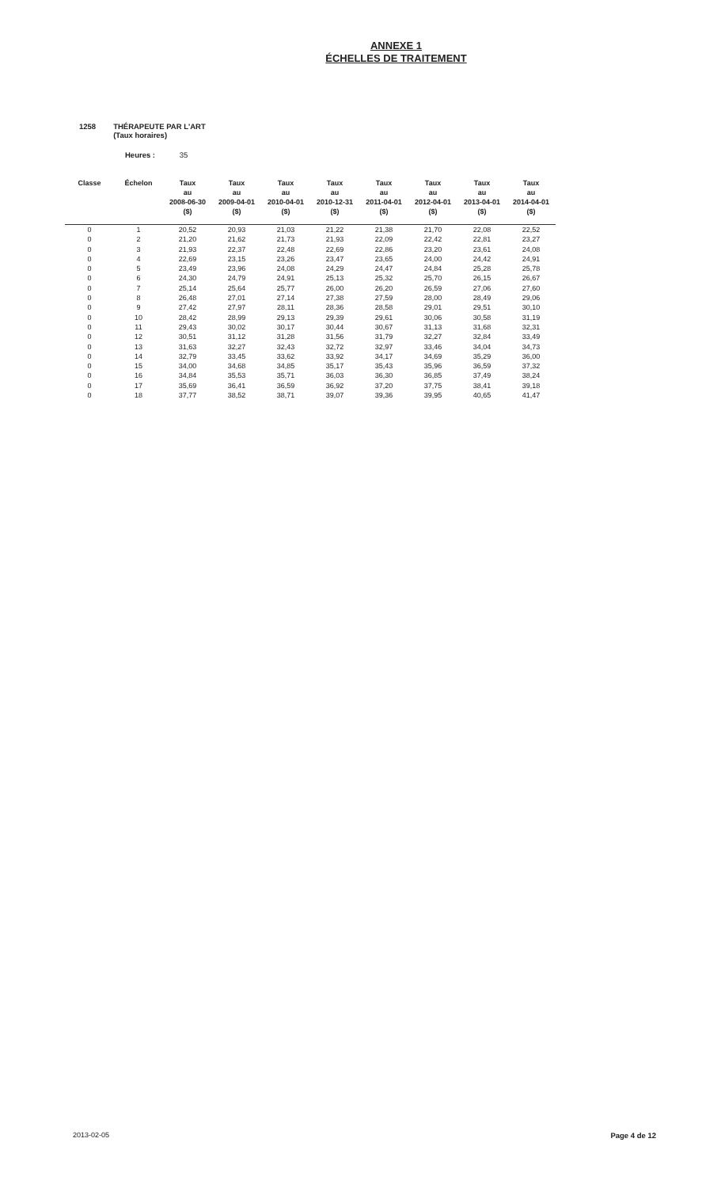ANNEXE 1
ÉCHELLES DE TRAITEMENT
1258 THÉRAPEUTE PAR L'ART
(Taux horaires)
Heures : 35
| Classe | Échelon | Taux au 2008-06-30 ($) | Taux au 2009-04-01 ($) | Taux au 2010-04-01 ($) | Taux au 2010-12-31 ($) | Taux au 2011-04-01 ($) | Taux au 2012-04-01 ($) | Taux au 2013-04-01 ($) | Taux au 2014-04-01 ($) |
| --- | --- | --- | --- | --- | --- | --- | --- | --- | --- |
| 0 | 1 | 20,52 | 20,93 | 21,03 | 21,22 | 21,38 | 21,70 | 22,08 | 22,52 |
| 0 | 2 | 21,20 | 21,62 | 21,73 | 21,93 | 22,09 | 22,42 | 22,81 | 23,27 |
| 0 | 3 | 21,93 | 22,37 | 22,48 | 22,69 | 22,86 | 23,20 | 23,61 | 24,08 |
| 0 | 4 | 22,69 | 23,15 | 23,26 | 23,47 | 23,65 | 24,00 | 24,42 | 24,91 |
| 0 | 5 | 23,49 | 23,96 | 24,08 | 24,29 | 24,47 | 24,84 | 25,28 | 25,78 |
| 0 | 6 | 24,30 | 24,79 | 24,91 | 25,13 | 25,32 | 25,70 | 26,15 | 26,67 |
| 0 | 7 | 25,14 | 25,64 | 25,77 | 26,00 | 26,20 | 26,59 | 27,06 | 27,60 |
| 0 | 8 | 26,48 | 27,01 | 27,14 | 27,38 | 27,59 | 28,00 | 28,49 | 29,06 |
| 0 | 9 | 27,42 | 27,97 | 28,11 | 28,36 | 28,58 | 29,01 | 29,51 | 30,10 |
| 0 | 10 | 28,42 | 28,99 | 29,13 | 29,39 | 29,61 | 30,06 | 30,58 | 31,19 |
| 0 | 11 | 29,43 | 30,02 | 30,17 | 30,44 | 30,67 | 31,13 | 31,68 | 32,31 |
| 0 | 12 | 30,51 | 31,12 | 31,28 | 31,56 | 31,79 | 32,27 | 32,84 | 33,49 |
| 0 | 13 | 31,63 | 32,27 | 32,43 | 32,72 | 32,97 | 33,46 | 34,04 | 34,73 |
| 0 | 14 | 32,79 | 33,45 | 33,62 | 33,92 | 34,17 | 34,69 | 35,29 | 36,00 |
| 0 | 15 | 34,00 | 34,68 | 34,85 | 35,17 | 35,43 | 35,96 | 36,59 | 37,32 |
| 0 | 16 | 34,84 | 35,53 | 35,71 | 36,03 | 36,30 | 36,85 | 37,49 | 38,24 |
| 0 | 17 | 35,69 | 36,41 | 36,59 | 36,92 | 37,20 | 37,75 | 38,41 | 39,18 |
| 0 | 18 | 37,77 | 38,52 | 38,71 | 39,07 | 39,36 | 39,95 | 40,65 | 41,47 |
2013-02-05 Page 4 de 12